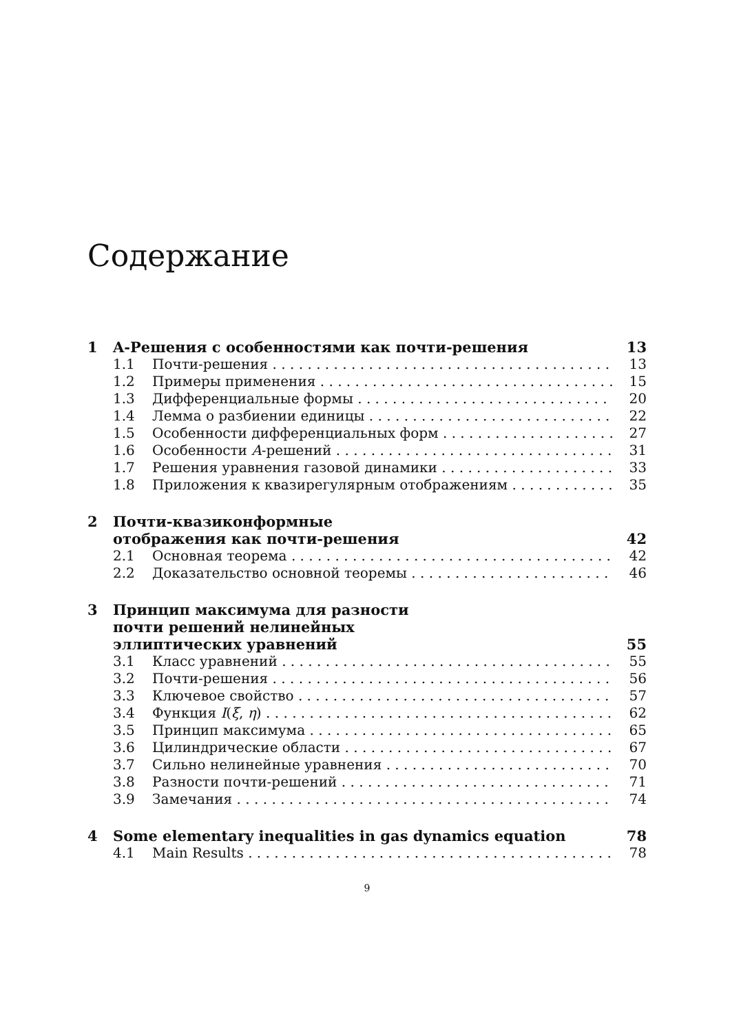Содержание
1 A-Решения с особенностями как почти-решения 13
1.1 Почти-решения 13
1.2 Примеры применения 15
1.3 Дифференциальные формы 20
1.4 Лемма о разбиении единицы 22
1.5 Особенности дифференциальных форм 27
1.6 Особенности A-решений 31
1.7 Решения уравнения газовой динамики 33
1.8 Приложения к квазирегулярным отображениям 35
2 Почти-квазиконформные
отображения как почти-решения 42
2.1 Основная теорема 42
2.2 Доказательство основной теоремы 46
3 Принцип максимума для разности
почти решений нелинейных
эллиптических уравнений 55
3.1 Класс уравнений 55
3.2 Почти-решения 56
3.3 Ключевое свойство 57
3.4 Функция I(ξ, η) 62
3.5 Принцип максимума 65
3.6 Цилиндрические области 67
3.7 Сильно нелинейные уравнения 70
3.8 Разности почти-решений 71
3.9 Замечания 74
4 Some elementary inequalities in gas dynamics equation 78
4.1 Main Results 78
9